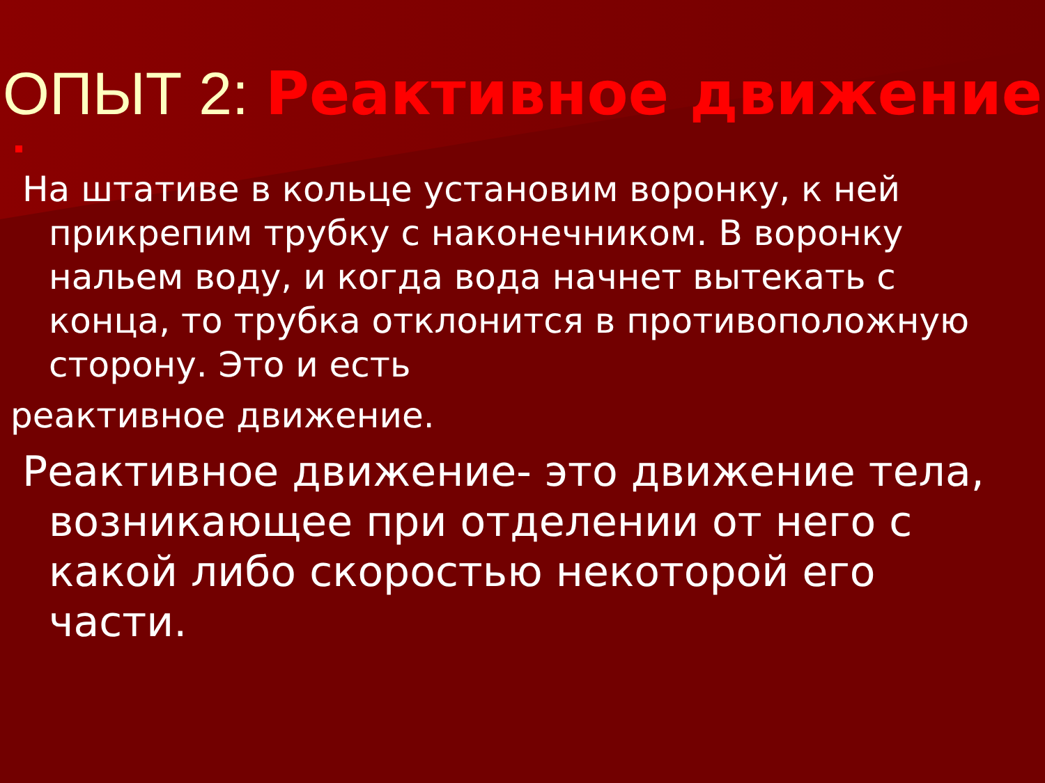ОПЫТ 2: Реактивное движение
На штативе в кольце установим воронку, к ней прикрепим трубку с наконечником. В воронку нальем воду, и когда вода начнет вытекать с конца, то трубка отклонится в противоположную сторону. Это и есть
реактивное движение.
Реактивное движение- это движение тела, возникающее при отделении от него с какой либо скоростью некоторой его части.